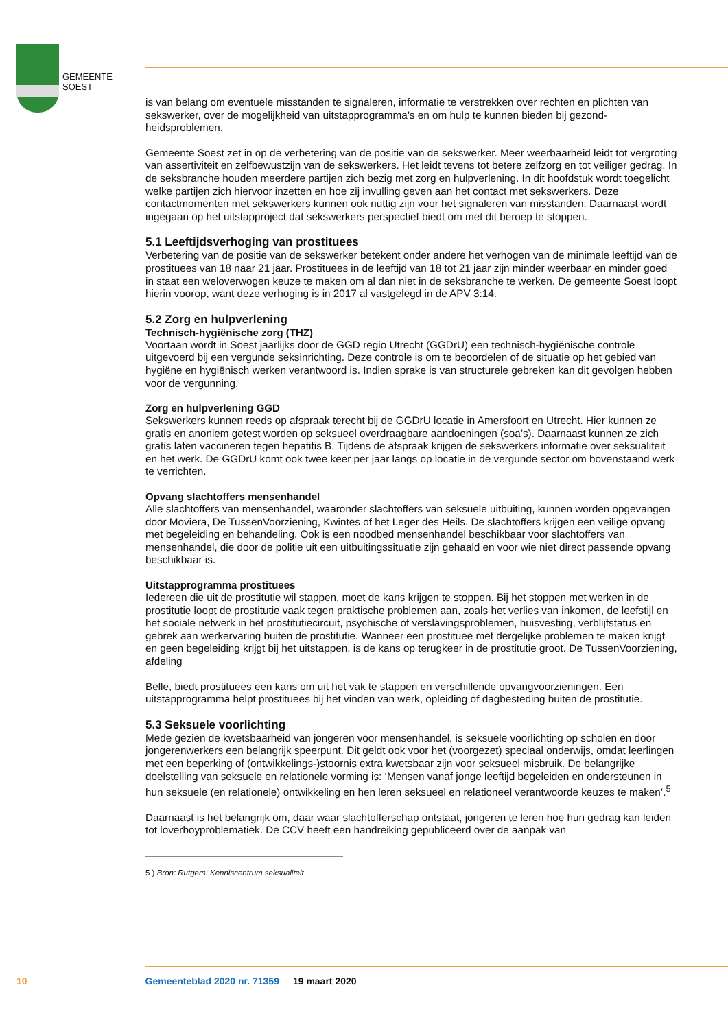GEMEENTE
SOEST
is van belang om eventuele misstanden te signaleren, informatie te verstrekken over rechten en plichten van sekswerker, over de mogelijkheid van uitstapprogramma’s en om hulp te kunnen bieden bij gezond­heidsproblemen.
Gemeente Soest zet in op de verbetering van de positie van de sekswerker. Meer weerbaarheid leidt tot vergroting van assertiviteit en zelfbewustzijn van de sekswerkers. Het leidt tevens tot betere zelfzorg en tot veiliger gedrag. In de seksbranche houden meerdere partijen zich bezig met zorg en hulpverlening. In dit hoofdstuk wordt toegelicht welke partijen zich hiervoor inzetten en hoe zij invulling geven aan het contact met sekswerkers. Deze contactmomenten met sekswerkers kunnen ook nuttig zijn voor het signaleren van misstanden. Daarnaast wordt ingegaan op het uitstapproject dat sekswerkers perspectief biedt om met dit beroep te stoppen.
5.1 Leeftijdsverhoging van prostituees
Verbetering van de positie van de sekswerker betekent onder andere het verhogen van de minimale leeftijd van de prostituees van 18 naar 21 jaar. Prostituees in de leeftijd van 18 tot 21 jaar zijn minder weerbaar en minder goed in staat een weloverwogen keuze te maken om al dan niet in de seksbranche te werken. De gemeente Soest loopt hierin voorop, want deze verhoging is in 2017 al vastgelegd in de APV 3:14.
5.2 Zorg en hulpverlening
Technisch-hygiënische zorg (THZ)
Voortaan wordt in Soest jaarlijks door de GGD regio Utrecht (GGDrU) een technisch-hygiënische con­trole uitgevoerd bij een vergunde seksinrichting. Deze controle is om te beoordelen of de situatie op het gebied van hygiëne en hygiënisch werken verantwoord is. Indien sprake is van structurele gebreken kan dit gevolgen hebben voor de vergunning.
Zorg en hulpverlening GGD
Sekswerkers kunnen reeds op afspraak terecht bij de GGDrU locatie in Amersfoort en Utrecht. Hier kunnen ze gratis en anoniem getest worden op seksueel overdraagbare aandoeningen (soa’s). Daarnaast kunnen ze zich gratis laten vaccineren tegen hepatitis B. Tijdens de afspraak krijgen de sekswerkers informatie over seksualiteit en het werk. De GGDrU komt ook twee keer per jaar langs op locatie in de vergunde sector om bovenstaand werk te verrichten.
Opvang slachtoffers mensenhandel
Alle slachtoffers van mensenhandel, waaronder slachtoffers van seksuele uitbuiting, kunnen worden opgevangen door Moviera, De TussenVoorziening, Kwintes of het Leger des Heils. De slachtoffers krijgen een veilige opvang met begeleiding en behandeling. Ook is een noodbed mensenhandel be­schikbaar voor slachtoffers van mensenhandel, die door de politie uit een uitbuitingssituatie zijn gehaald en voor wie niet direct passende opvang beschikbaar is.
Uitstapprogramma prostituees
Iedereen die uit de prostitutie wil stappen, moet de kans krijgen te stoppen. Bij het stoppen met werken in de prostitutie loopt de prostitutie vaak tegen praktische problemen aan, zoals het verlies van inkomen, de leefstijl en het sociale netwerk in het prostitutiecircuit, psychische of verslavingsproblemen, huisves­ting, verblijfstatus en gebrek aan werkervaring buiten de prostitutie. Wanneer een prostituee met der­gelijke problemen te maken krijgt en geen begeleiding krijgt bij het uitstappen, is de kans op terugkeer in de prostitutie groot. De TussenVoorziening, afdeling
Belle, biedt prostituees een kans om uit het vak te stappen en verschillende opvangvoorzieningen. Een uitstapprogramma helpt prostituees bij het vinden van werk, opleiding of dagbesteding buiten de prostitutie.
5.3 Seksuele voorlichting
Mede gezien de kwetsbaarheid van jongeren voor mensenhandel, is seksuele voorlichting op scholen en door jongerenwerkers een belangrijk speerpunt. Dit geldt ook voor het (voorgezet) speciaal onderwijs, omdat leerlingen met een beperking of (ontwikkelings-)stoornis extra kwetsbaar zijn voor seksueel misbruik. De belangrijke doelstelling van seksuele en relationele vorming is: ‘Mensen vanaf jonge leeftijd begeleiden en ondersteunen in hun seksuele (en relationele) ontwikkeling en hen leren seksueel en relationeel verantwoorde keuzes te maken’.<sup>5</sup>
Daarnaast is het belangrijk om, daar waar slachtofferschap ontstaat, jongeren te leren hoe hun gedrag kan leiden tot loverboyproblematiek. De CCV heeft een handreiking gepubliceerd over de aanpak van
5 ) Bron: Rutgers: Kenniscentrum seksualiteit
10 Gemeenteblad 2020 nr. 71359 19 maart 2020